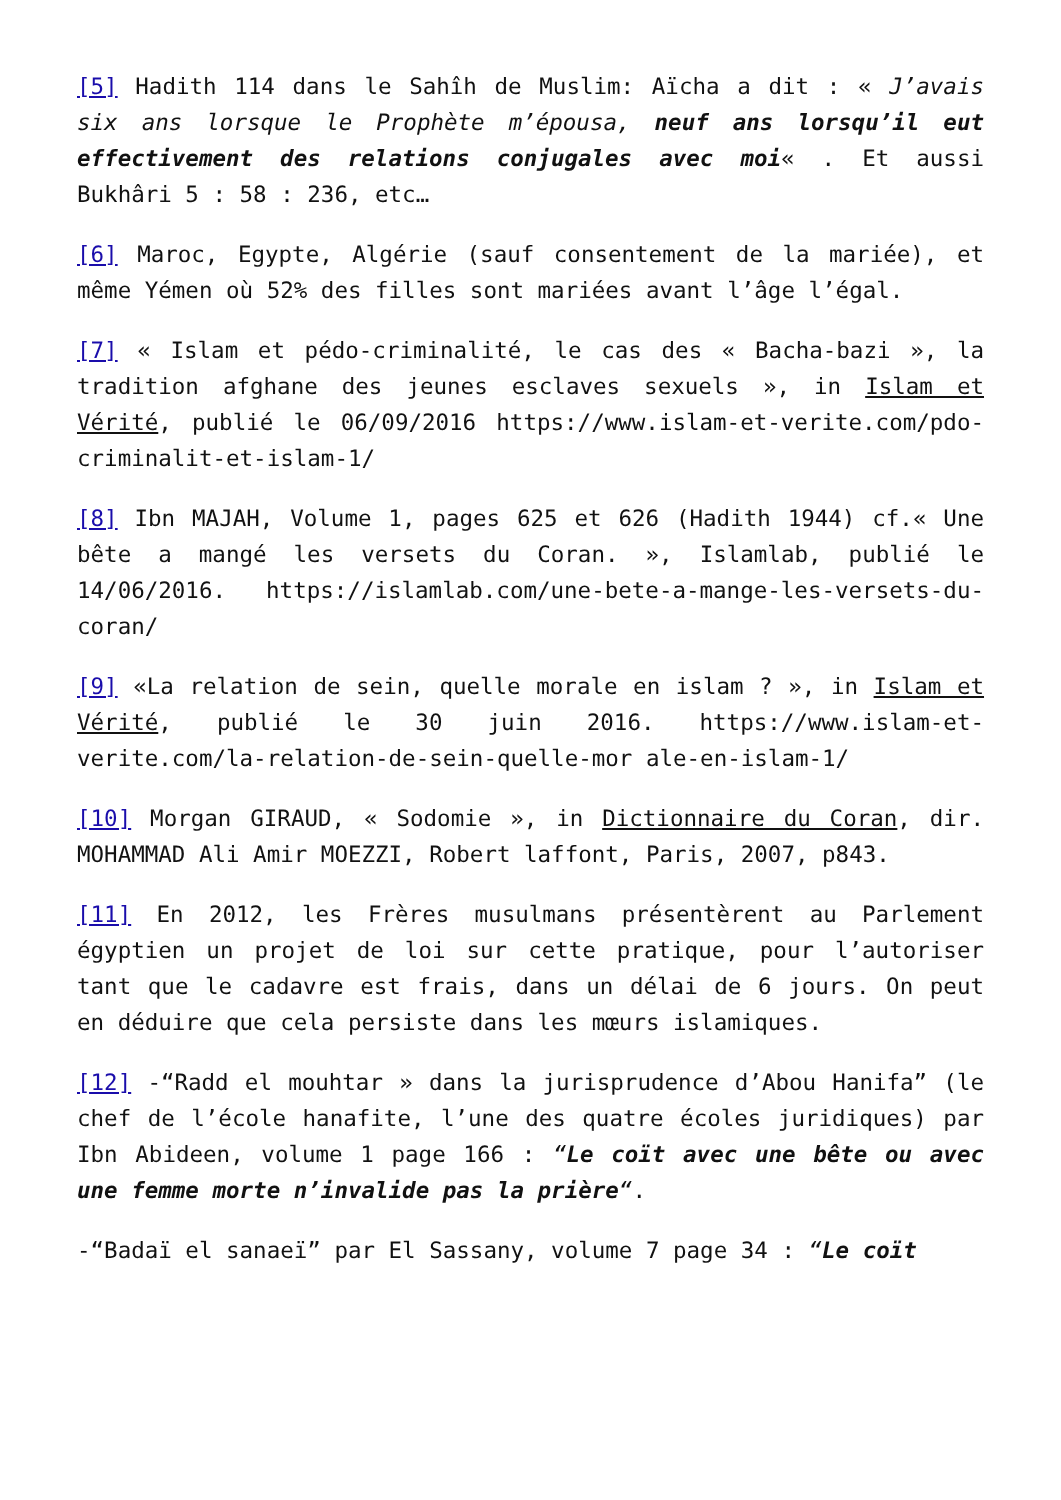[5] Hadith 114 dans le Sahîh de Muslim: Aïcha a dit : « J’avais six ans lorsque le Prophète m’épousa, neuf ans lorsqu’il eut effectivement des relations conjugales avec moi« . Et aussi Bukhâri 5 : 58 : 236, etc…
[6] Maroc, Egypte, Algérie (sauf consentement de la mariée), et même Yémen où 52% des filles sont mariées avant l’âge l’égal.
[7] « Islam et pédo-criminalité, le cas des « Bacha-bazi », la tradition afghane des jeunes esclaves sexuels », in Islam et Vérité, publié le 06/09/2016 https://www.islam-et-verite.com/pdo-criminalit-et-islam-1/
[8] Ibn MAJAH, Volume 1, pages 625 et 626 (Hadith 1944) cf.« Une bête a mangé les versets du Coran. », Islamlab, publié le 14/06/2016. https://islamlab.com/une-bete-a-mange-les-versets-du-coran/
[9] «La relation de sein, quelle morale en islam ? », in Islam et Vérité, publié le 30 juin 2016. https://www.islam-et-verite.com/la-relation-de-sein-quelle-mor ale-en-islam-1/
[10] Morgan GIRAUD, « Sodomie », in Dictionnaire du Coran, dir. MOHAMMAD Ali Amir MOEZZI, Robert laffont, Paris, 2007, p843.
[11] En 2012, les Frères musulmans présentèrent au Parlement égyptien un projet de loi sur cette pratique, pour l’autoriser tant que le cadavre est frais, dans un délai de 6 jours. On peut en déduire que cela persiste dans les mœurs islamiques.
[12] -“Radd el mouhtar » dans la jurisprudence d’Abou Hanifa” (le chef de l’école hanafite, l’une des quatre écoles juridiques) par Ibn Abideen, volume 1 page 166 : “Le coït avec une bête ou avec une femme morte n’invalide pas la prière“.
-“Badaï el sanaeï” par El Sassany, volume 7 page 34 : “Le coït